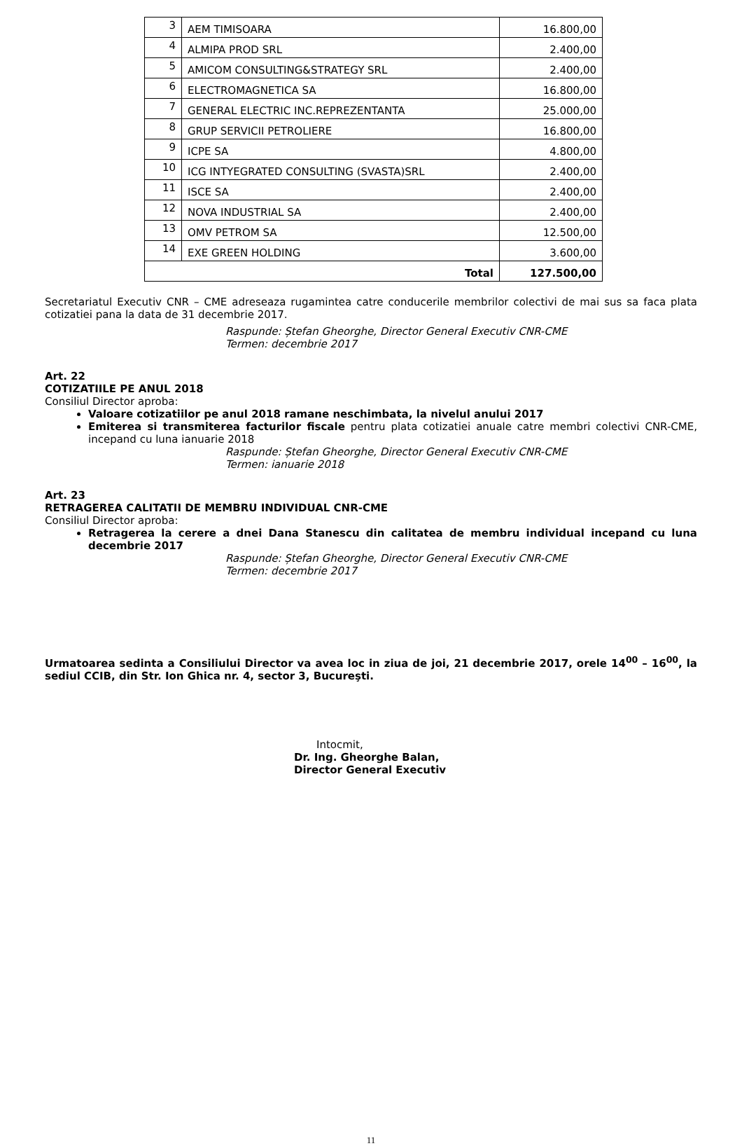| 3 | AEM TIMISOARA | 16.800,00 |
| 4 | ALMIPA PROD SRL | 2.400,00 |
| 5 | AMICOM CONSULTING&STRATEGY SRL | 2.400,00 |
| 6 | ELECTROMAGNETICA SA | 16.800,00 |
| 7 | GENERAL ELECTRIC INC.REPREZENTANTA | 25.000,00 |
| 8 | GRUP SERVICII PETROLIERE | 16.800,00 |
| 9 | ICPE SA | 4.800,00 |
| 10 | ICG INTYEGRATED CONSULTING (SVASTA)SRL | 2.400,00 |
| 11 | ISCE SA | 2.400,00 |
| 12 | NOVA INDUSTRIAL SA | 2.400,00 |
| 13 | OMV PETROM SA | 12.500,00 |
| 14 | EXE GREEN HOLDING | 3.600,00 |
| Total | | 127.500,00 |
Secretariatul Executiv CNR – CME adreseaza rugamintea catre conducerile membrilor colectivi de mai sus sa faca plata cotizatiei pana la data de 31 decembrie 2017.
Raspunde: Ștefan Gheorghe, Director General Executiv CNR-CME
Termen: decembrie 2017
Art. 22
COTIZATIILE PE ANUL 2018
Consiliul Director aproba:
Valoare cotizatiilor pe anul 2018 ramane neschimbata, la nivelul anului 2017
Emiterea si transmiterea facturilor fiscale pentru plata cotizatiei anuale catre membri colectivi CNR-CME, incepand cu luna ianuarie 2018
Raspunde: Ștefan Gheorghe, Director General Executiv CNR-CME
Termen: ianuarie 2018
Art. 23
RETRAGEREA CALITATII DE MEMBRU INDIVIDUAL CNR-CME
Consiliul Director aproba:
Retragerea la cerere a dnei Dana Stanescu din calitatea de membru individual incepand cu luna decembrie 2017
Raspunde: Ștefan Gheorghe, Director General Executiv CNR-CME
Termen: decembrie 2017
Urmatoarea sedinta a Consiliului Director va avea loc in ziua de joi, 21 decembrie 2017, orele 14<sup>00</sup> – 16<sup>00</sup>, la sediul CCIB, din Str. Ion Ghica nr. 4, sector 3, Bucureşti.
Intocmit,
Dr. Ing. Gheorghe Balan,
Director General Executiv
11